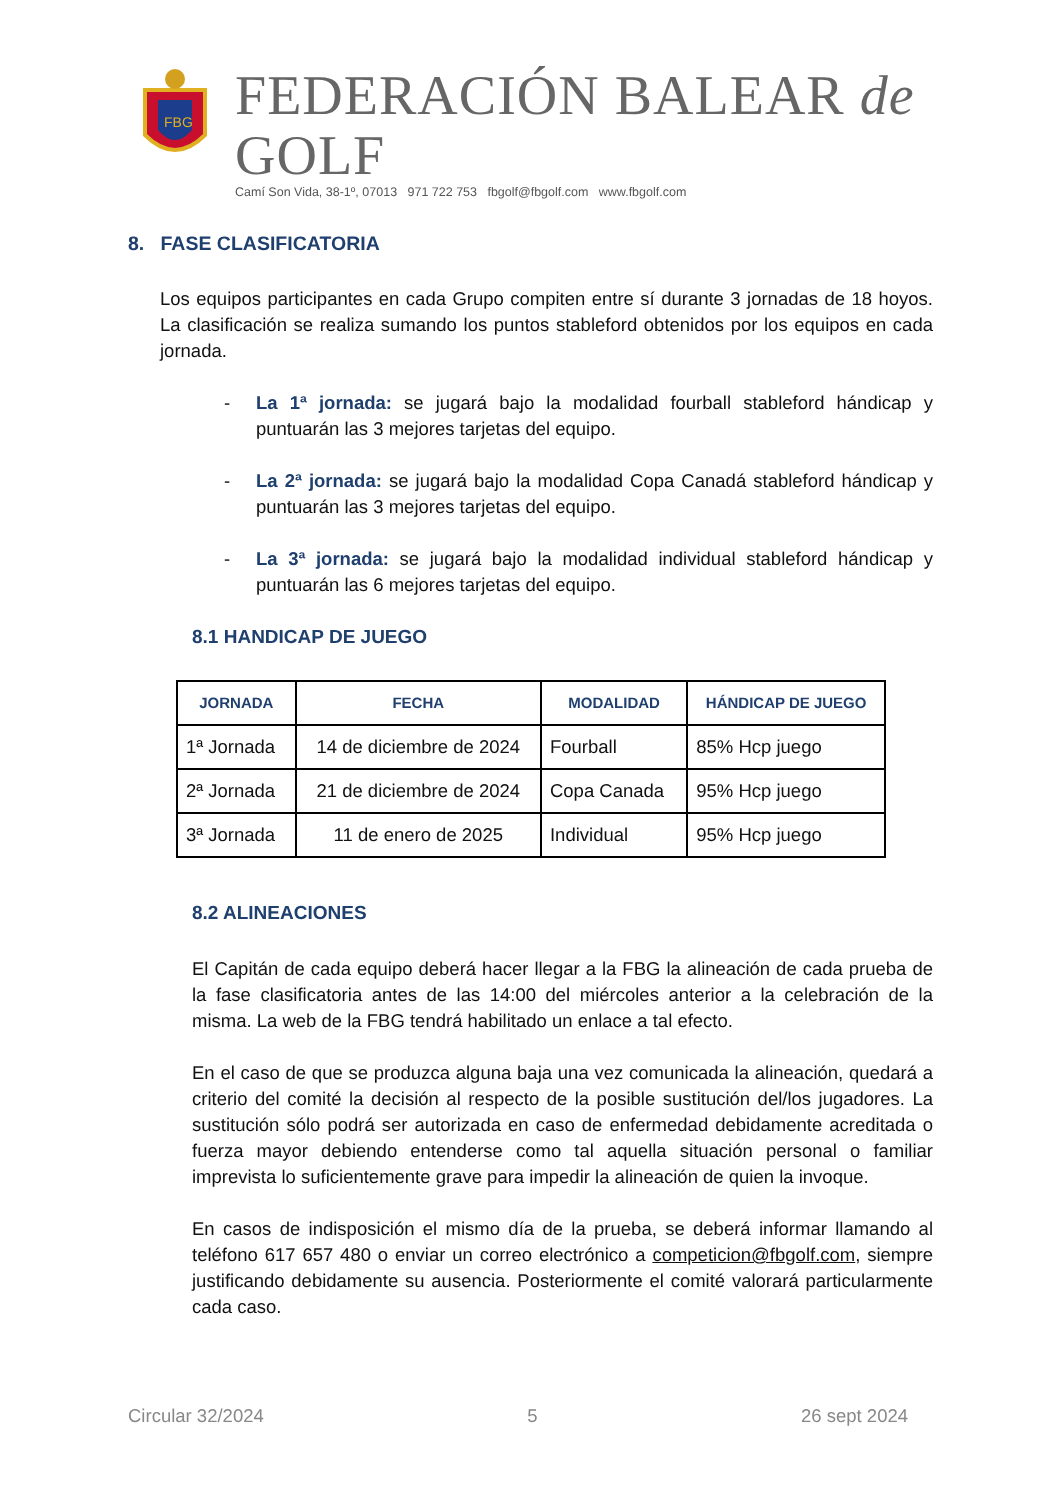FBG
FEDERACIÓN BALEAR de GOLF
Camí Son Vida, 38-1º, 07013 971 722 753 fbgolf@fbgolf.com www.fbgolf.com
8. FASE CLASIFICATORIA
Los equipos participantes en cada Grupo compiten entre sí durante 3 jornadas de 18 hoyos. La clasificación se realiza sumando los puntos stableford obtenidos por los equipos en cada jornada.
- La 1ª jornada: se jugará bajo la modalidad fourball stableford hándicap y puntuarán las 3 mejores tarjetas del equipo.
- La 2ª jornada: se jugará bajo la modalidad Copa Canadá stableford hándicap y puntuarán las 3 mejores tarjetas del equipo.
- La 3ª jornada: se jugará bajo la modalidad individual stableford hándicap y puntuarán las 6 mejores tarjetas del equipo.
8.1 HANDICAP DE JUEGO
| JORNADA | FECHA | MODALIDAD | HÁNDICAP DE JUEGO |
| --- | --- | --- | --- |
| 1ª Jornada | 14 de diciembre de 2024 | Fourball | 85% Hcp juego |
| 2ª Jornada | 21 de diciembre de 2024 | Copa Canada | 95% Hcp juego |
| 3ª Jornada | 11 de enero de 2025 | Individual | 95% Hcp juego |
8.2 ALINEACIONES
El Capitán de cada equipo deberá hacer llegar a la FBG la alineación de cada prueba de la fase clasificatoria antes de las 14:00 del miércoles anterior a la celebración de la misma. La web de la FBG tendrá habilitado un enlace a tal efecto.
En el caso de que se produzca alguna baja una vez comunicada la alineación, quedará a criterio del comité la decisión al respecto de la posible sustitución del/los jugadores. La sustitución sólo podrá ser autorizada en caso de enfermedad debidamente acreditada o fuerza mayor debiendo entenderse como tal aquella situación personal o familiar imprevista lo suficientemente grave para impedir la alineación de quien la invoque.
En casos de indisposición el mismo día de la prueba, se deberá informar llamando al teléfono 617 657 480 o enviar un correo electrónico a competicion@fbgolf.com, siempre justificando debidamente su ausencia. Posteriormente el comité valorará particularmente cada caso.
Circular 32/2024 5 26 sept 2024